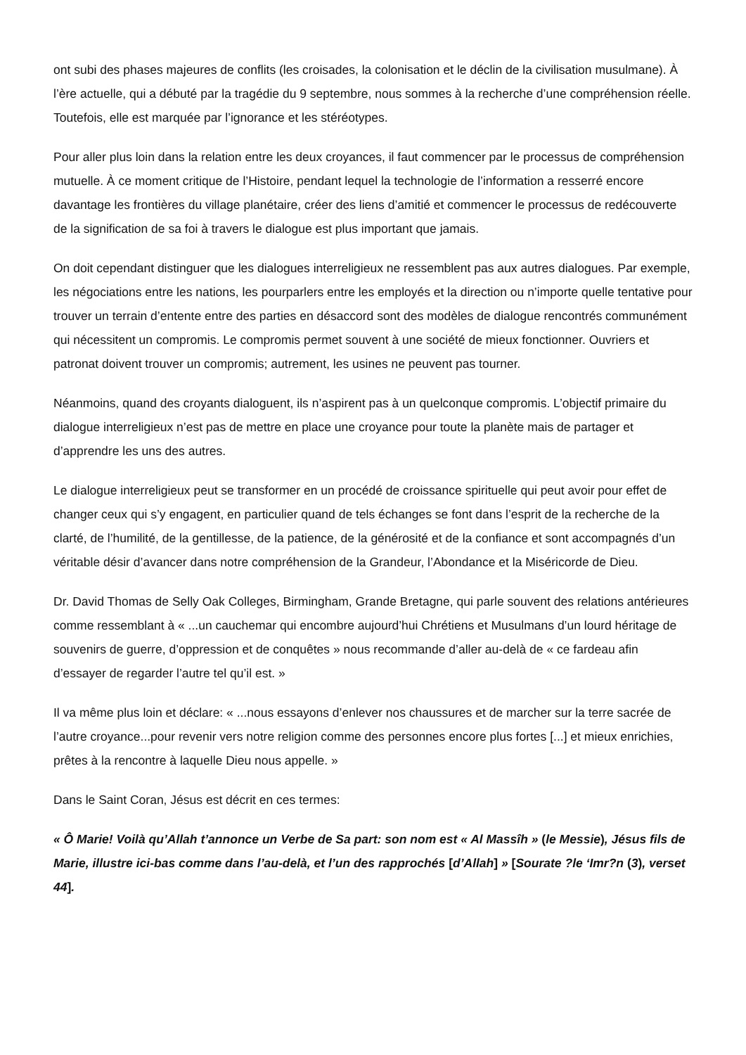ont subi des phases majeures de conflits (les croisades, la colonisation et le déclin de la civilisation musulmane). À l’ère actuelle, qui a débuté par la tragédie du 9 septembre, nous sommes à la recherche d’une compréhension réelle. Toutefois, elle est marquée par l’ignorance et les stéréotypes.
Pour aller plus loin dans la relation entre les deux croyances, il faut commencer par le processus de compréhension mutuelle. À ce moment critique de l’Histoire, pendant lequel la technologie de l’information a resserré encore davantage les frontières du village planétaire, créer des liens d’amitié et commencer le processus de redécouverte de la signification de sa foi à travers le dialogue est plus important que jamais.
On doit cependant distinguer que les dialogues interreligieux ne ressemblent pas aux autres dialogues. Par exemple, les négociations entre les nations, les pourparlers entre les employés et la direction ou n’importe quelle tentative pour trouver un terrain d’entente entre des parties en désaccord sont des modèles de dialogue rencontrés communément qui nécessitent un compromis. Le compromis permet souvent à une société de mieux fonctionner. Ouvriers et patronat doivent trouver un compromis; autrement, les usines ne peuvent pas tourner.
Néanmoins, quand des croyants dialoguent, ils n’aspirent pas à un quelconque compromis. L’objectif primaire du dialogue interreligieux n’est pas de mettre en place une croyance pour toute la planète mais de partager et d’apprendre les uns des autres.
Le dialogue interreligieux peut se transformer en un procédé de croissance spirituelle qui peut avoir pour effet de changer ceux qui s’y engagent, en particulier quand de tels échanges se font dans l’esprit de la recherche de la clarté, de l’humilité, de la gentillesse, de la patience, de la générosité et de la confiance et sont accompagnés d’un véritable désir d’avancer dans notre compréhension de la Grandeur, l’Abondance et la Miséricorde de Dieu.
Dr. David Thomas de Selly Oak Colleges, Birmingham, Grande Bretagne, qui parle souvent des relations antérieures comme ressemblant à « ...un cauchemar qui encombre aujourd’hui Chrétiens et Musulmans d’un lourd héritage de souvenirs de guerre, d’oppression et de conquêtes » nous recommande d’aller au-delà de « ce fardeau afin d’essayer de regarder l’autre tel qu’il est. »
Il va même plus loin et déclare: « ...nous essayons d’enlever nos chaussures et de marcher sur la terre sacrée de l’autre croyance...pour revenir vers notre religion comme des personnes encore plus fortes [...] et mieux enrichies, prêtes à la rencontre à laquelle Dieu nous appelle. »
Dans le Saint Coran, Jésus est décrit en ces termes:
« Ô Marie! Voilà qu’Allah t’annonce un Verbe de Sa part: son nom est « Al Massîh » (le Messie), Jésus fils de Marie, illustre ici-bas comme dans l’au-delà, et l’un des rapprochés [d’Allah] » [Sourate ?le ‘Imr?n (3), verset 44].